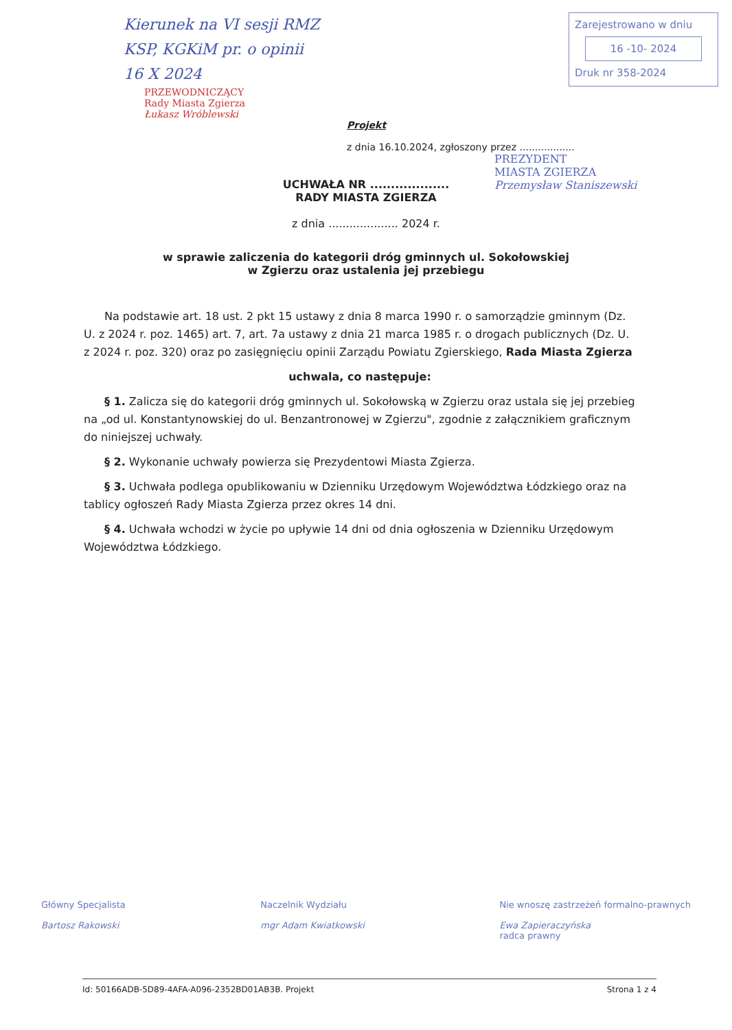Kierunek na VI sesji RMZ
KSP, KGKiM pr. o opinii
16 X 2024
Zarejestrowano w dniu
16 -10- 2024
Druk nr 358-2024
PRZEWODNICZĄCY
Rady Miasta Zgierza
Łukasz Wróblewski
Projekt
z dnia 16.10.2024, zgłoszony przez ..................
PREZYDENT
MIASTA ZGIERZA
Przemysław Staniszewski
UCHWAŁA NR ...................
RADY MIASTA ZGIERZA
z dnia .................... 2024 r.
w sprawie zaliczenia do kategorii dróg gminnych ul. Sokołowskiej
w Zgierzu oraz ustalenia jej przebiegu
Na podstawie art. 18 ust. 2 pkt 15 ustawy z dnia 8 marca 1990 r. o samorządzie gminnym (Dz. U. z 2024 r. poz. 1465) art. 7, art. 7a ustawy z dnia 21 marca 1985 r. o drogach publicznych (Dz. U. z 2024 r. poz. 320) oraz po zasięgnięciu opinii Zarządu Powiatu Zgierskiego, Rada Miasta Zgierza
uchwala, co następuje:
§ 1. Zalicza się do kategorii dróg gminnych ul. Sokołowską w Zgierzu oraz ustala się jej przebieg na „od ul. Konstantynowskiej do ul. Benzantronowej w Zgierzu", zgodnie z załącznikiem graficznym do niniejszej uchwały.
§ 2. Wykonanie uchwały powierza się Prezydentowi Miasta Zgierza.
§ 3. Uchwała podlega opublikowaniu w Dzienniku Urzędowym Województwa Łódzkiego oraz na tablicy ogłoszeń Rady Miasta Zgierza przez okres 14 dni.
§ 4. Uchwała wchodzi w życie po upływie 14 dni od dnia ogłoszenia w Dzienniku Urzędowym Województwa Łódzkiego.
Główny Specjalista
Bartosz Rakowski
Naczelnik Wydziału
mgr Adam Kwiatkowski
Nie wnoszę zastrzeżeń formalno-prawnych
Ewa Zapieraczyńska
radca prawny
Id: 50166ADB-5D89-4AFA-A096-2352BD01AB3B. Projekt Strona 1 z 4